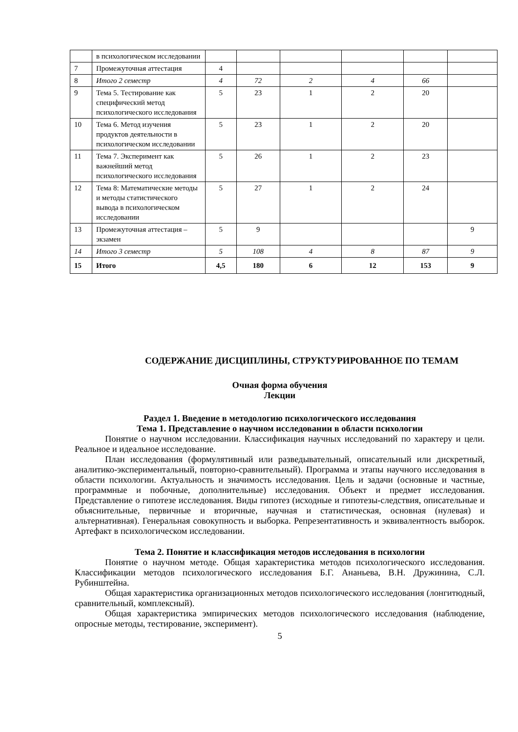| | в психологическом исследовании | | | | | | |
| 7 | Промежуточная аттестация | 4 | | | | | |
| 8 | Итого 2 семестр | 4 | 72 | 2 | 4 | 66 | |
| 9 | Тема 5. Тестирование как специфический метод психологического исследования | 5 | 23 | 1 | 2 | 20 | |
| 10 | Тема 6. Метод изучения продуктов деятельности в психологическом исследовании | 5 | 23 | 1 | 2 | 20 | |
| 11 | Тема 7. Эксперимент как важнейший метод психологического исследования | 5 | 26 | 1 | 2 | 23 | |
| 12 | Тема 8: Математические методы и методы статистического вывода в психологическом исследовании | 5 | 27 | 1 | 2 | 24 | |
| 13 | Промежуточная аттестация – экзамен | 5 | 9 | | | | 9 |
| 14 | Итого 3 семестр | 5 | 108 | 4 | 8 | 87 | 9 |
| 15 | Итого | 4,5 | 180 | 6 | 12 | 153 | 9 |
СОДЕРЖАНИЕ ДИСЦИПЛИНЫ, СТРУКТУРИРОВАННОЕ ПО ТЕМАМ
Очная форма обучения
Лекции
Раздел 1. Введение в методологию психологического исследования
Тема 1. Представление о научном исследовании в области психологии
Понятие о научном исследовании. Классификация научных исследований по характеру и цели. Реальное и идеальное исследование.
План исследования (формулятивный или разведывательный, описательный или дискретный, аналитико-экспериментальный, повторно-сравнительный). Программа и этапы научного исследования в области психологии. Актуальность и значимость исследования. Цель и задачи (основные и частные, программные и побочные, дополнительные) исследования. Объект и предмет исследования. Представление о гипотезе исследования. Виды гипотез (исходные и гипотезы-следствия, описательные и объяснительные, первичные и вторичные, научная и статистическая, основная (нулевая) и альтернативная). Генеральная совокупность и выборка. Репрезентативность и эквивалентность выборок. Артефакт в психологическом исследовании.
Тема 2. Понятие и классификация методов исследования в психологии
Понятие о научном методе. Общая характеристика методов психологического исследования. Классификации методов психологического исследования Б.Г. Ананьева, В.Н. Дружинина, С.Л. Рубинштейна.
Общая характеристика организационных методов психологического исследования (лонгитюдный, сравнительный, комплексный).
Общая характеристика эмпирических методов психологического исследования (наблюдение, опросные методы, тестирование, эксперимент).
5